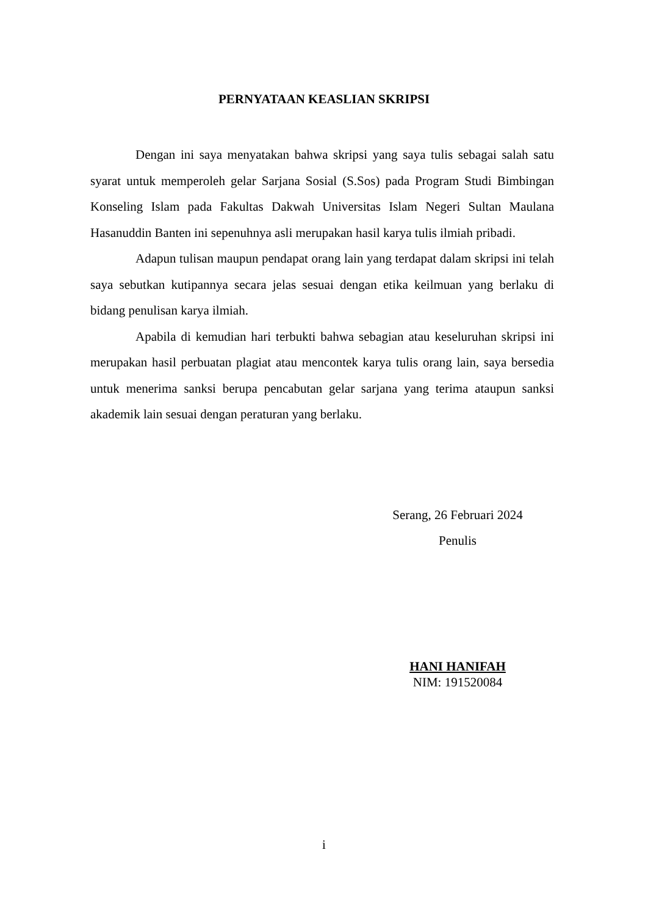PERNYATAAN KEASLIAN SKRIPSI
Dengan ini saya menyatakan bahwa skripsi yang saya tulis sebagai salah satu syarat untuk memperoleh gelar Sarjana Sosial (S.Sos) pada Program Studi Bimbingan Konseling Islam pada Fakultas Dakwah Universitas Islam Negeri Sultan Maulana Hasanuddin Banten ini sepenuhnya asli merupakan hasil karya tulis ilmiah pribadi.
Adapun tulisan maupun pendapat orang lain yang terdapat dalam skripsi ini telah saya sebutkan kutipannya secara jelas sesuai dengan etika keilmuan yang berlaku di bidang penulisan karya ilmiah.
Apabila di kemudian hari terbukti bahwa sebagian atau keseluruhan skripsi ini merupakan hasil perbuatan plagiat atau mencontek karya tulis orang lain, saya bersedia untuk menerima sanksi berupa pencabutan gelar sarjana yang terima ataupun sanksi akademik lain sesuai dengan peraturan yang berlaku.
Serang, 26 Februari 2024
Penulis
HANI HANIFAH
NIM: 191520084
i